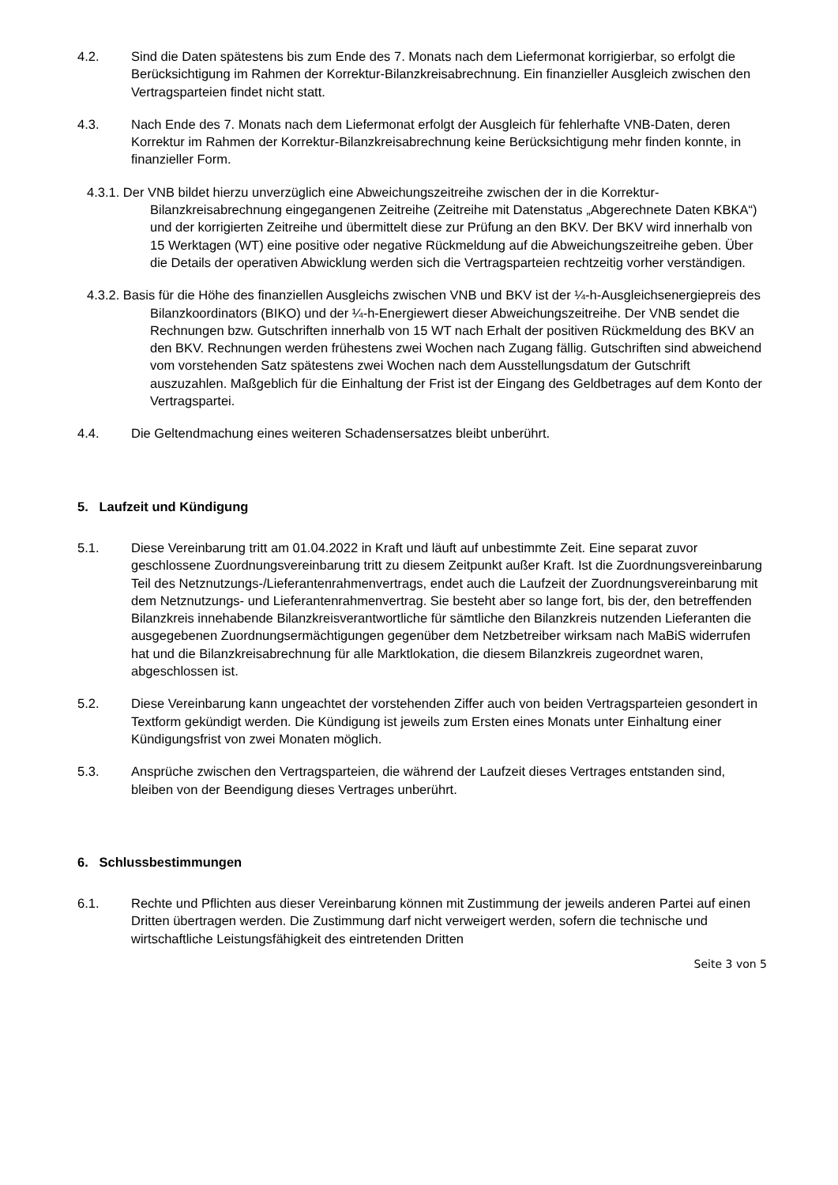4.2. Sind die Daten spätestens bis zum Ende des 7. Monats nach dem Liefermonat korrigierbar, so erfolgt die Berücksichtigung im Rahmen der Korrektur-Bilanzkreisabrechnung. Ein finanzieller Ausgleich zwischen den Vertragsparteien findet nicht statt.
4.3. Nach Ende des 7. Monats nach dem Liefermonat erfolgt der Ausgleich für fehlerhafte VNB-Daten, deren Korrektur im Rahmen der Korrektur-Bilanzkreisabrechnung keine Berücksichtigung mehr finden konnte, in finanzieller Form.
4.3.1. Der VNB bildet hierzu unverzüglich eine Abweichungszeitreihe zwischen der in die Korrektur- Bilanzkreisabrechnung eingegangenen Zeitreihe (Zeitreihe mit Datenstatus „Abgerechnete Daten KBKA“) und der korrigierten Zeitreihe und übermittelt diese zur Prüfung an den BKV. Der BKV wird innerhalb von 15 Werktagen (WT) eine positive oder negative Rückmeldung auf die Abweichungszeitreihe geben. Über die Details der operativen Abwicklung werden sich die Vertragsparteien rechtzeitig vorher verständigen.
4.3.2. Basis für die Höhe des finanziellen Ausgleichs zwischen VNB und BKV ist der ¼-h-Ausgleichsenergiepreis des Bilanzkoordinators (BIKO) und der ¼-h-Energiewert dieser Abweichungszeitreihe. Der VNB sendet die Rechnungen bzw. Gutschriften innerhalb von 15 WT nach Erhalt der positiven Rückmeldung des BKV an den BKV. Rechnungen werden frühestens zwei Wochen nach Zugang fällig. Gutschriften sind abweichend vom vorstehenden Satz spätestens zwei Wochen nach dem Ausstellungsdatum der Gutschrift auszuzahlen. Maßgeblich für die Einhaltung der Frist ist der Eingang des Geldbetrages auf dem Konto der Vertragspartei.
4.4. Die Geltendmachung eines weiteren Schadensersatzes bleibt unberührt.
5. Laufzeit und Kündigung
5.1. Diese Vereinbarung tritt am 01.04.2022 in Kraft und läuft auf unbestimmte Zeit. Eine separat zuvor geschlossene Zuordnungsvereinbarung tritt zu diesem Zeitpunkt außer Kraft. Ist die Zuordnungsvereinbarung Teil des Netznutzungs-/Lieferantenrahmenvertrags, endet auch die Laufzeit der Zuordnungsvereinbarung mit dem Netznutzungs- und Lieferantenrahmenvertrag. Sie besteht aber so lange fort, bis der, den betreffenden Bilanzkreis innehabende Bilanzkreisverantwortliche für sämtliche den Bilanzkreis nutzenden Lieferanten die ausgegebenen Zuordnungsermächtigungen gegenüber dem Netzbetreiber wirksam nach MaBiS widerrufen hat und die Bilanzkreisabrechnung für alle Marktlokation, die diesem Bilanzkreis zugeordnet waren, abgeschlossen ist.
5.2. Diese Vereinbarung kann ungeachtet der vorstehenden Ziffer auch von beiden Vertragsparteien gesondert in Textform gekündigt werden. Die Kündigung ist jeweils zum Ersten eines Monats unter Einhaltung einer Kündigungsfrist von zwei Monaten möglich.
5.3. Ansprüche zwischen den Vertragsparteien, die während der Laufzeit dieses Vertrages entstanden sind, bleiben von der Beendigung dieses Vertrages unberührt.
6. Schlussbestimmungen
6.1. Rechte und Pflichten aus dieser Vereinbarung können mit Zustimmung der jeweils anderen Partei auf einen Dritten übertragen werden. Die Zustimmung darf nicht verweigert werden, sofern die technische und wirtschaftliche Leistungsfähigkeit des eintretenden Dritten
Seite 3 von 5